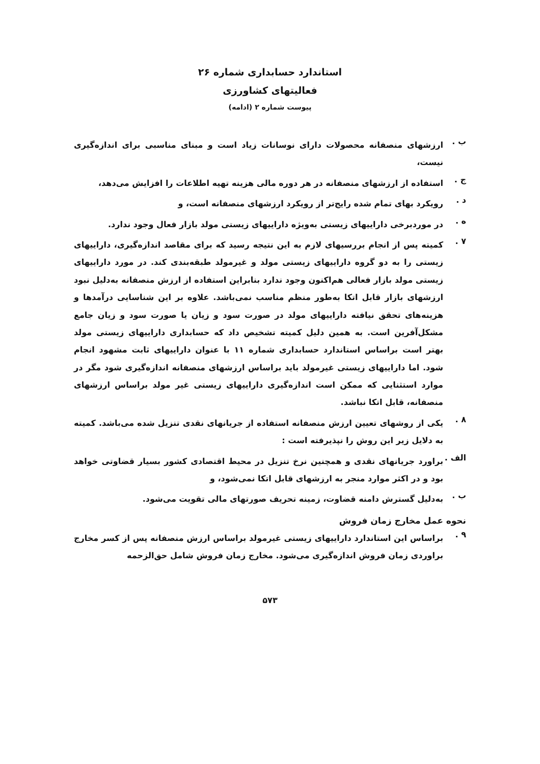استاندارد حسابداری شماره ۲۶
فعالیتهای کشاورزی
پیوست شماره ۲ (ادامه)
ب . ارزشهای منصفانه محصولات دارای نوسانات زیاد است و مبنای مناسبی برای اندازه‌گیری نیست،
ج . استفاده از ارزشهای منصفانه در هر دوره مالی هزینه تهیه اطلاعات را افزایش می‌دهد،
د . رویکرد بهای تمام شده رایج‌تر از رویکرد ارزشهای منصفانه است، و
ه . در موردبرخی داراییهای زیستی به‌ویژه داراییهای زیستی مولد بازار فعال وجود ندارد.
۷ . کمیته پس از انجام بررسیهای لازم به این نتیجه رسید که برای مقاصد اندازه‌گیری، داراییهای زیستی را به دو گروه داراییهای زیستی مولد و غیرمولد طبقه‌بندی کند. در مورد داراییهای زیستی مولد بازار فعالی هم‌اکنون وجود ندارد بنابراین استفاده از ارزش منصفانه به‌دلیل نبود ارزشهای بازار قابل اتکا به‌طور منظم مناسب نمی‌باشد. علاوه بر این شناسایی درآمدها و هزینه‌های تحقق نیافته داراییهای مولد در صورت سود و زیان یا صورت سود و زیان جامع مشکل‌آفرین است. به همین دلیل کمیته تشخیص داد که حسابداری داراییهای زیستی مولد بهتر است براساس استاندارد حسابداری شماره ۱۱ با عنوان داراییهای ثابت مشهود انجام شود. اما داراییهای زیستی غیرمولد باید براساس ارزشهای منصفانه اندازه‌گیری شود مگر در موارد استثنایی که ممکن است اندازه‌گیری داراییهای زیستی غیر مولد براساس ارزشهای منصفانه، قابل اتکا نباشد.
۸ . یکی از روشهای تعیین ارزش منصفانه استفاده از جریانهای نقدی تنزیل شده می‌باشد. کمیته به دلایل زیر این روش را نپذیرفته است :
الف . براورد جریانهای نقدی و همچنین نرخ تنزیل در محیط اقتصادی کشور بسیار قضاوتی خواهد بود و در اکثر موارد منجر به ارزشهای قابل اتکا نمی‌شود، و
ب . به‌دلیل گسترش دامنه قضاوت، زمینه تحریف صورتهای مالی تقویت می‌شود.
نحوه عمل مخارج زمان فروش
۹ . براساس این استاندارد داراییهای زیستی غیرمولد براساس ارزش منصفانه پس از کسر مخارج براوردی زمان فروش اندازه‌گیری می‌شود. مخارج زمان فروش شامل حق‌الزحمه
۵۷۳